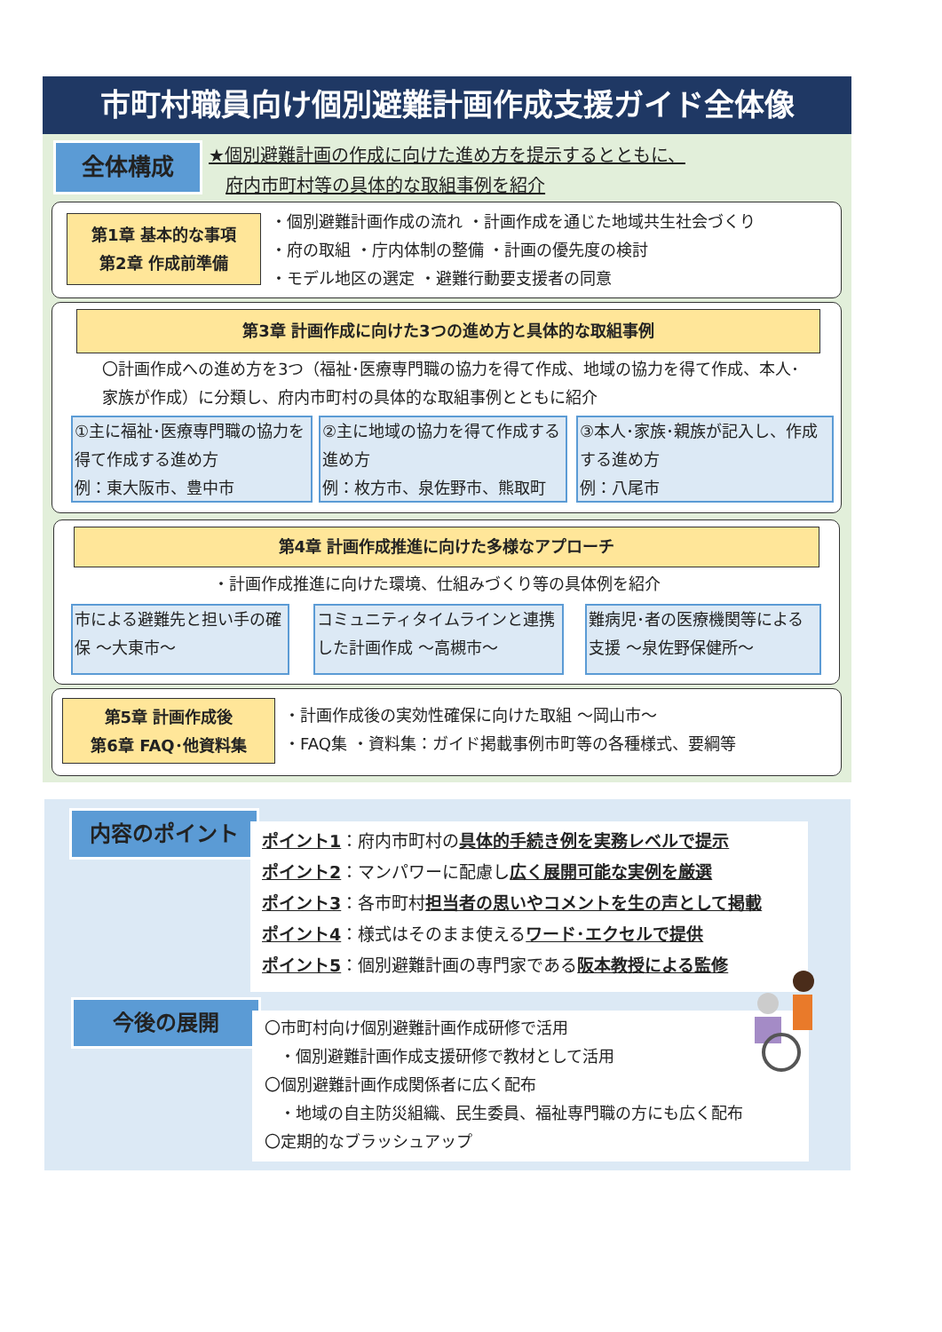市町村職員向け個別避難計画作成支援ガイド全体像
全体構成
★個別避難計画の作成に向けた進め方を提示するとともに、
府内市町村等の具体的な取組事例を紹介
第1章 基本的な事項
第2章 作成前準備
・個別避難計画作成の流れ ・計画作成を通じた地域共生社会づくり
・府の取組 ・庁内体制の整備 ・計画の優先度の検討
・モデル地区の選定 ・避難行動要支援者の同意
第3章 計画作成に向けた3つの進め方と具体的な取組事例
〇計画作成への進め方を3つ（福祉･医療専門職の協力を得て作成、地域の協力を得て作成、本人･家族が作成）に分類し、府内市町村の具体的な取組事例とともに紹介
①主に福祉･医療専門職の協力を得て作成する進め方
例：東大阪市、豊中市
②主に地域の協力を得て作成する進め方
例：枚方市、泉佐野市、熊取町
③本人･家族･親族が記入し、作成する進め方
例：八尾市
第4章 計画作成推進に向けた多様なアプローチ
・計画作成推進に向けた環境、仕組みづくり等の具体例を紹介
市による避難先と担い手の確保 ～大東市～
コミュニティタイムラインと連携した計画作成 ～高槻市～
難病児･者の医療機関等による支援 ～泉佐野保健所～
第5章 計画作成後
第6章 FAQ･他資料集
・計画作成後の実効性確保に向けた取組 ～岡山市～
・FAQ集 ・資料集：ガイド掲載事例市町等の各種様式、要綱等
内容のポイント
ポイント1：府内市町村の具体的手続き例を実務レベルで提示
ポイント2：マンパワーに配慮し広く展開可能な実例を厳選
ポイント3：各市町村担当者の思いやコメントを生の声として掲載
ポイント4：様式はそのまま使えるワード･エクセルで提供
ポイント5：個別避難計画の専門家である阪本教授による監修
今後の展開
〇市町村向け個別避難計画作成研修で活用
・個別避難計画作成支援研修で教材として活用
〇個別避難計画作成関係者に広く配布
・地域の自主防災組織、民生委員、福祉専門職の方にも広く配布
〇定期的なブラッシュアップ